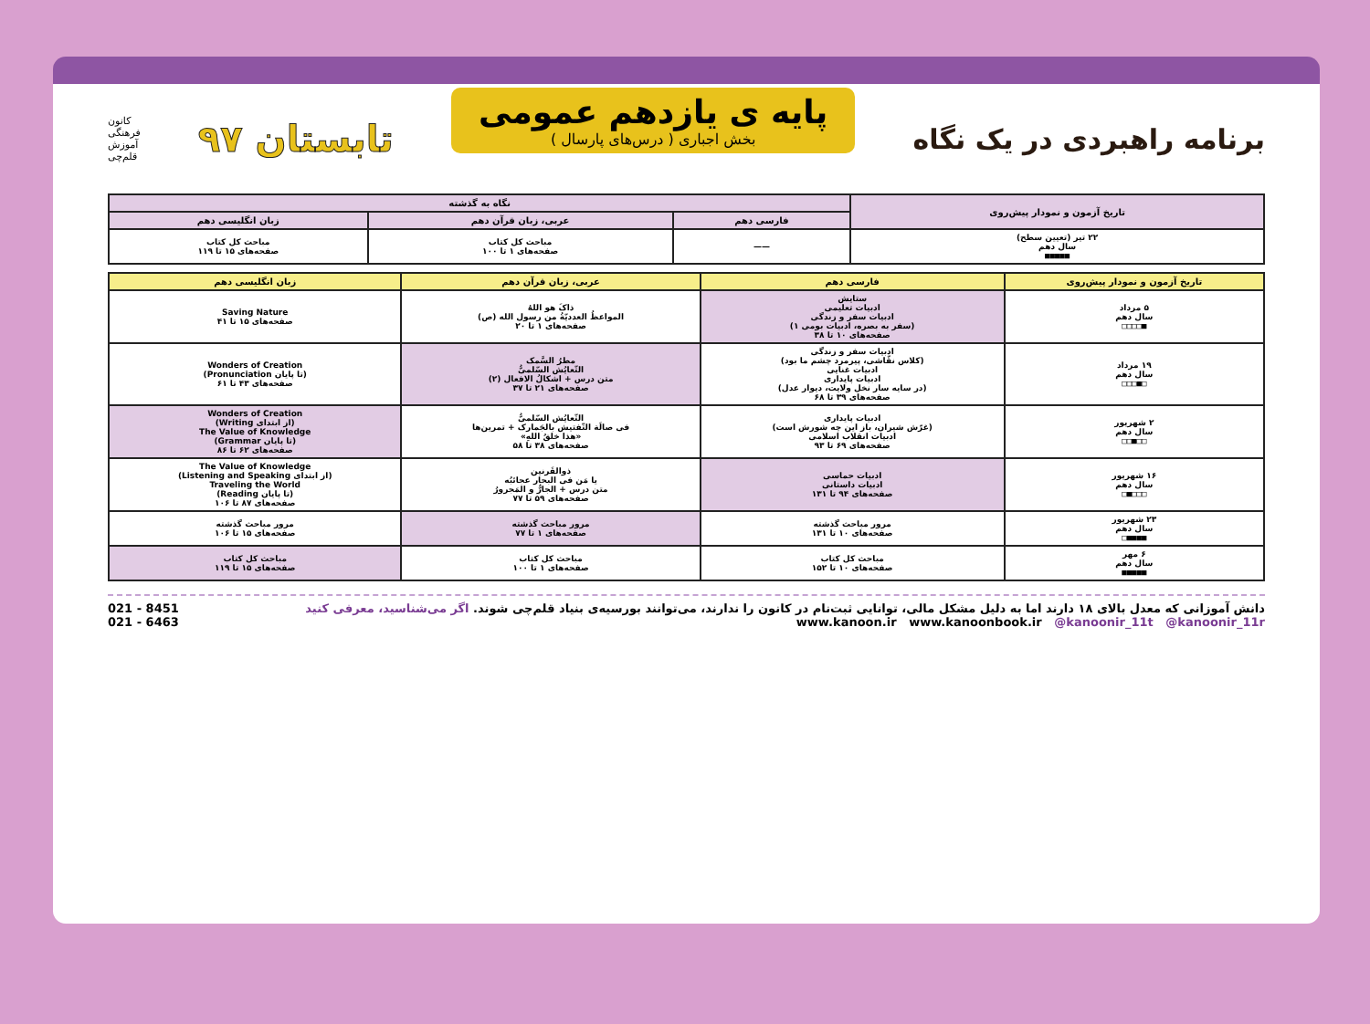برنامه راهبردی در یک نگاه
پایه ی یازدهم عمومی
بخش اجباری ( درس‌های پارسال )
تابستان ۹۷
کانون
فرهنگی
آموزش
قلم‌چی
| تاریخ آزمون و نمودار پیش‌روی | نگاه به گذشته | | |
| --- | --- | --- | --- |
| | فارسی دهم | عربی، زبان قرآن دهم | زبان انگلیسی دهم |
| ۲۲ تیر (تعیین سطح) سال دهم ■■■■■ | —— | مباحث کل کتاب صفحه‌های ۱ تا ۱۰۰ | مباحث کل کتاب صفحه‌های ۱۵ تا ۱۱۹ |
| تاریخ آزمون و نمودار پیش‌روی | فارسی دهم | عربی، زبان قرآن دهم | زبان انگلیسی دهم |
| --- | --- | --- | --- |
| ۵ مرداد سال دهم ■□□□□ | ستایش ادبیات تعلیمی ادبیات سفر و زندگی (سفر به بصره، ادبیات بومی ۱) صفحه‌های ۱۰ تا ۳۸ | ذاکَ هو اللهُ المواعظُ العددیّةُ من رسول الله (ص) صفحه‌های ۱ تا ۲۰ | Saving Nature صفحه‌های ۱۵ تا ۴۱ |
| ۱۹ مرداد سال دهم □■□□□ | ادبیات سفر و زندگی (کلاس نقّاشی، پیرمرد چشم ما بود) ادبیات غنایی ادبیات پایداری (در سایه سار نخل ولایت، دیوار عدل) صفحه‌های ۳۹ تا ۶۸ | مطرُ السَّمک التّعایُش السّلمیُّ متن درس + اشکالُ الافعال (۲) صفحه‌های ۲۱ تا ۳۷ | Wonders of Creation (تا پایان Pronunciation) صفحه‌های ۴۳ تا ۶۱ |
| ۲ شهریور سال دهم □□■□□ | ادبیات پایداری (غرّش شیران، باز این چه شورش است) ادبیات انقلاب اسلامی صفحه‌های ۶۹ تا ۹۳ | التّعایُش السّلمیُّ فی صالَة التّفتیش بالجَمارک + تمرین‌ها «هذا خلقُ اللهِ» صفحه‌های ۳۸ تا ۵۸ | Wonders of Creation (از ابتدای Writing) The Value of Knowledge (تا پایان Grammar) صفحه‌های ۶۲ تا ۸۶ |
| ۱۶ شهریور سال دهم □□□■□ | ادبیات حماسی ادبیات داستانی صفحه‌های ۹۴ تا ۱۳۱ | ذوالقَرنین یا مَن فی البحار عجائبُه متن درس + الجارُّ و المَجرورُ صفحه‌های ۵۹ تا ۷۷ | The Value of Knowledge (از ابتدای Listening and Speaking) Traveling the World (تا پایان Reading) صفحه‌های ۸۷ تا ۱۰۶ |
| ۲۳ شهریور سال دهم ■■■■□ | مرور مباحث گذشته صفحه‌های ۱۰ تا ۱۳۱ | مرور مباحث گذشته صفحه‌های ۱ تا ۷۷ | مرور مباحث گذشته صفحه‌های ۱۵ تا ۱۰۶ |
| ۶ مهر سال دهم ■■■■■ | مباحث کل کتاب صفحه‌های ۱۰ تا ۱۵۲ | مباحث کل کتاب صفحه‌های ۱ تا ۱۰۰ | مباحث کل کتاب صفحه‌های ۱۵ تا ۱۱۹ |
دانش آموزانی که معدل بالای ۱۸ دارند اما به دلیل مشکل مالی، توانایی ثبت‌نام در کانون را ندارند، می‌توانند بورسیه‌ی بنیاد قلم‌چی شوند. اگر می‌شناسید، معرفی کنید
@kanoonir_11r @kanoonir_11t www.kanoon.ir www.kanoonbook.ir
021 - 8451
021 - 6463